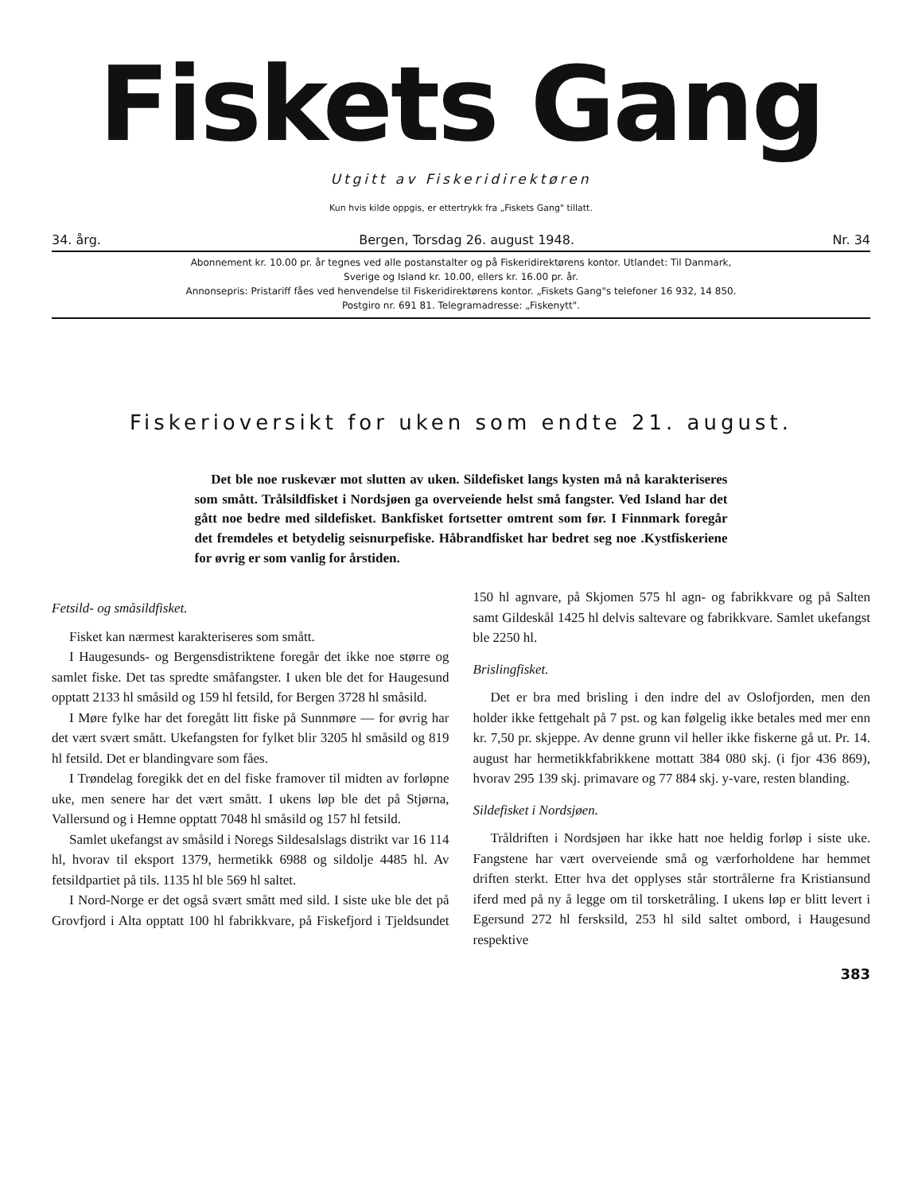Fiskets Gang
Utgitt av Fiskeridirektøren
Kun hvis kilde oppgis, er ettertrykk fra „Fiskets Gang" tillatt.
34. årg. Bergen, Torsdag 26. august 1948. Nr. 34
Abonnement kr. 10.00 pr. år tegnes ved alle postanstalter og på Fiskeridirektørens kontor. Utlandet: Til Danmark,
Sverige og Island kr. 10.00, ellers kr. 16.00 pr. år.
Annonsepris: Pristariff fåes ved henvendelse til Fiskeridirektørens kontor. „Fiskets Gang"s telefoner 16 932, 14 850.
Postgiro nr. 691 81. Telegramadresse: „Fiskenytt".
Fiskerioversikt for uken som endte 21. august.
Det ble noe ruskevær mot slutten av uken. Sildefisket langs kysten må nå karakteriseres som smått. Trålsildfisket i Nordsjøen ga overveiende helst små fangster. Ved Island har det gått noe bedre med sildefisket. Bankfisket fortsetter omtrent som før. I Finnmark foregår det fremdeles et betydelig seisnurpefiske. Håbrandfisket har bedret seg noe .Kystfiskeriene for øvrig er som vanlig for årstiden.
Fetsild- og småsildfisket.
Fisket kan nærmest karakteriseres som smått.
I Haugesunds- og Bergensdistriktene foregår det ikke noe større og samlet fiske. Det tas spredte småfangster. I uken ble det for Haugesund opptatt 2133 hl småsild og 159 hl fetsild, for Bergen 3728 hl småsild.
I Møre fylke har det foregått litt fiske på Sunnmøre — for øvrig har det vært svært smått. Ukefangsten for fylket blir 3205 hl småsild og 819 hl fetsild. Det er blandingvare som fåes.
I Trøndelag foregikk det en del fiske framover til midten av forløpne uke, men senere har det vært smått. I ukens løp ble det på Stjørna, Vallersund og i Hemne opptatt 7048 hl småsild og 157 hl fetsild.
Samlet ukefangst av småsild i Noregs Sildesalslags distrikt var 16 114 hl, hvorav til eksport 1379, hermetikk 6988 og sildolje 4485 hl. Av fetsildpartiet på tils. 1135 hl ble 569 hl saltet.
I Nord-Norge er det også svært smått med sild. I siste uke ble det på Grovfjord i Alta opptatt 100 hl fabrikkvare, på Fiskefjord i Tjeldsundet 150 hl agnvare, på Skjomen 575 hl agn- og fabrikkvare og på Salten samt Gildeskål 1425 hl delvis saltevare og fabrikkvare. Samlet ukefangst ble 2250 hl.
Brislingfisket.
Det er bra med brisling i den indre del av Oslofjorden, men den holder ikke fettgehalt på 7 pst. og kan følgelig ikke betales med mer enn kr. 7,50 pr. skjeppe. Av denne grunn vil heller ikke fiskerne gå ut. Pr. 14. august har hermetikkfabrikkene mottatt 384 080 skj. (i fjor 436 869), hvorav 295 139 skj. primavare og 77 884 skj. y-vare, resten blanding.
Sildefisket i Nordsjøen.
Tråldriften i Nordsjøen har ikke hatt noe heldig forløp i siste uke. Fangstene har vært overveiende små og værforholdene har hemmet driften sterkt. Etter hva det opplyses står stortrålerne fra Kristiansund iferd med på ny å legge om til torsketråling. I ukens løp er blitt levert i Egersund 272 hl fersksild, 253 hl sild saltet ombord, i Haugesund respektive
383